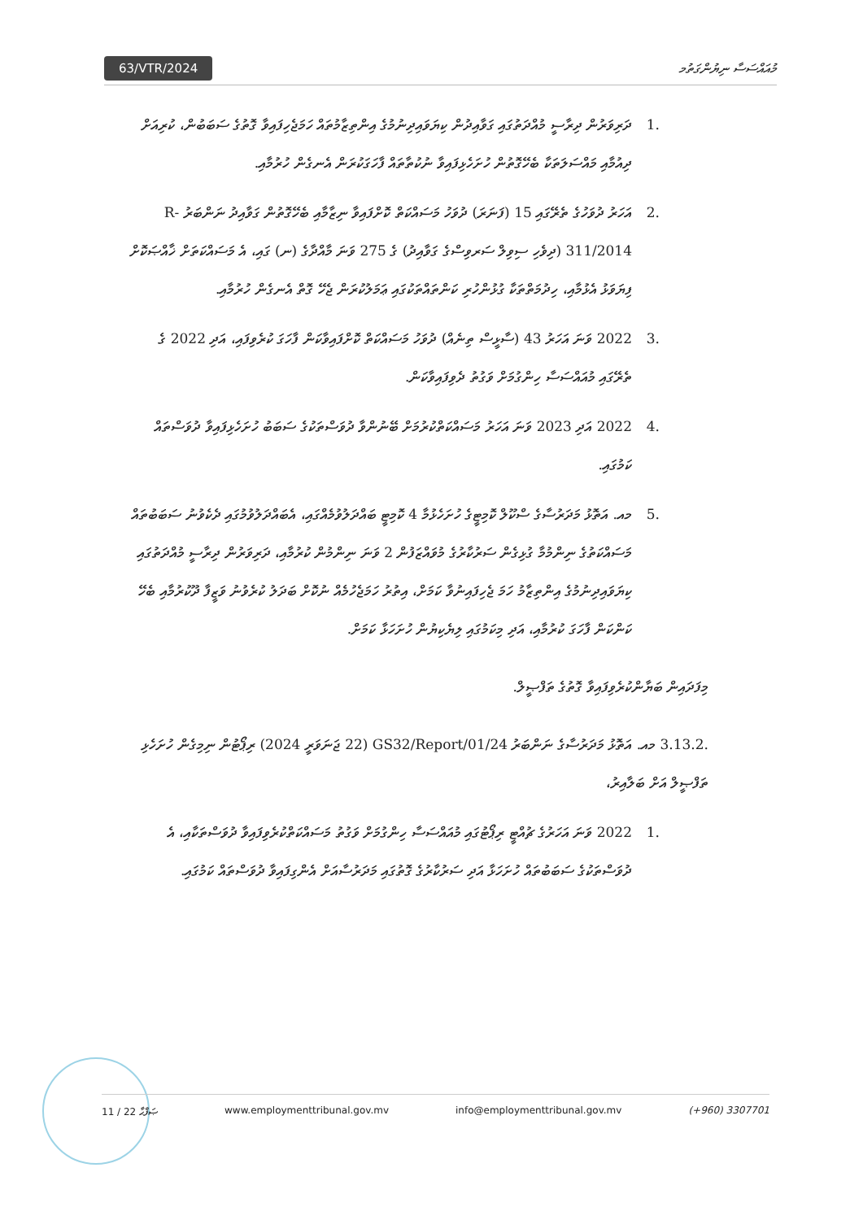63/VTR/2024 މުއައްސަސާ ނިޔުންގަތުމ
.1 ދަރިވަރުން ދިރާސީ މުއްދަތުގައި ގަވާއިދުން ކިޔަވައިދިނުމުގެ އިންތިޒާމުތައް ހަމަޖެހިފައިވާ ގޮތުގެ ސަބަބުން، ކުރިއަށް ދިއުމާއި މައްސަލަތަކާ ބެހޭގޮތުން ހުށަހެޅިފައިވާ ނުކުތާތައް ފާހަގަކުރަން އެނގެން ހުރުމާއި.
.2 އަހަރު ދުވަހުގެ ތެރޭގައި 15 (ފަނަރަ) ދުވަހު މަސައްކަތް ކޮށްފައިވާ ނިޒާމާއި ބެހޭގޮތުން ގަވާއިދު ނަންބަރު R-311/2014 (ދިވެހި ސިވިލް ސަރވިސްގެ ގަވާއިދު) ގެ 275 ވަނަ މާއްދާގެ (ނ) ގައި، އެ މަސައްކަތަށް ޚާއްޞަކޮށް ފިޔަވަޅު އެޅުމާއި، ހިދުމަތްތަކާ ގުޅުންހުރި ކަންތައްތަކުގައި ޢަމަލުކުރަން ޖެހޭ ގޮތް އެނގެން ހުރުމާއި.
.3 2022 ވަނަ އަހަރު 43 (ސާޅީސް ތިނެއް) ދުވަހު މަސައްކަތް ކޮށްފައިވާކަން ފާހަގަ ކުރެވިފައި، އަދި 2022 ގެ ތެރޭގައި މުއައްސަސާ ހިންގުމަށް ވަގުތު ދެވިފައިވާކަން.
.4 2022 އަދި 2023 ވަނަ އަހަރު މަސައްކަތްކުރުމަށް ބޭނުންވާ ދުވަސްތަކުގެ ސަބަބު ހުށަހެޅިފައިވާ ދުވަސްތައް ކަމުގައި.
.5 މއ. އަތޮޅު މަދަރުސާގެ ސްކޫލް ކޮމިޓީގެ ހުށަހެޅުމާ 4 ކޮމިޓީ ބައްދަލުވުމެއްގައި، އެބައްދަލުވުމުގައި ދެކެވުނު ސަބަބުތައް މަސައްކަތުގެ ނިންމުމާ ގުޅިގެން ސަރުކާރުގެ މުވައްޒަފުން 2 ވަނަ ނިންމުން ކުރުމާއި، ދަރިވަރުން ދިރާސީ މުއްދަތުގައި ކިޔަވައިދިނުމުގެ އިންތިޒާމު ހަމަ ޖެހިފައިނުވާ ކަމަށް، އިތުރު ހަމަޖެހުމެއް ނުކޮށް ބަދަލު ކުރެވުނު ވަޒީފާ ދޫކުރުމާއި ބެހޭ ކަންކަން ފާހަގަ ކުރުމާއި، އަދި މިކަމުގައި ލިޔެކިޔުން ހުށަހަޅާ ކަމަށް.
މިފަދައިން ބަޔާންކުރެވިފައިވާ ގޮތުގެ ތަފްޞީލް.
.3.13.2 މއ. އަތޮޅު މަދަރުސާގެ ނަންބަރު GS32/Report/01/24 (22 ޖަނަވަރީ 2024) ރިޕޯޓުން ނިމިގެން ހުށަހެޅި ތަފްޞީލް އަށް ބަލާއިރު،
.1 2022 ވަނަ އަހަރުގެ ޗުއްޓީ ރިޕޯޓުގައި މުއައްސަސާ ހިންގުމަށް ވަގުތު މަސައްކަތްކުރެވިފައިވާ ދުވަސްތަކާއި، އެ ދުވަސްތަކުގެ ސަބަބުތައް ހުށަހަޅާ އަދި ސަރުކާރުގެ ގޮތުގައި މަދަރުސާއަށް އެންގިފައިވާ ދުވަސްތައް ކަމުގައި.
11 / 22 ޞަފްޙާ www.employmenttribunal.gov.mv info@employmenttribunal.gov.mv (+960) 3307701